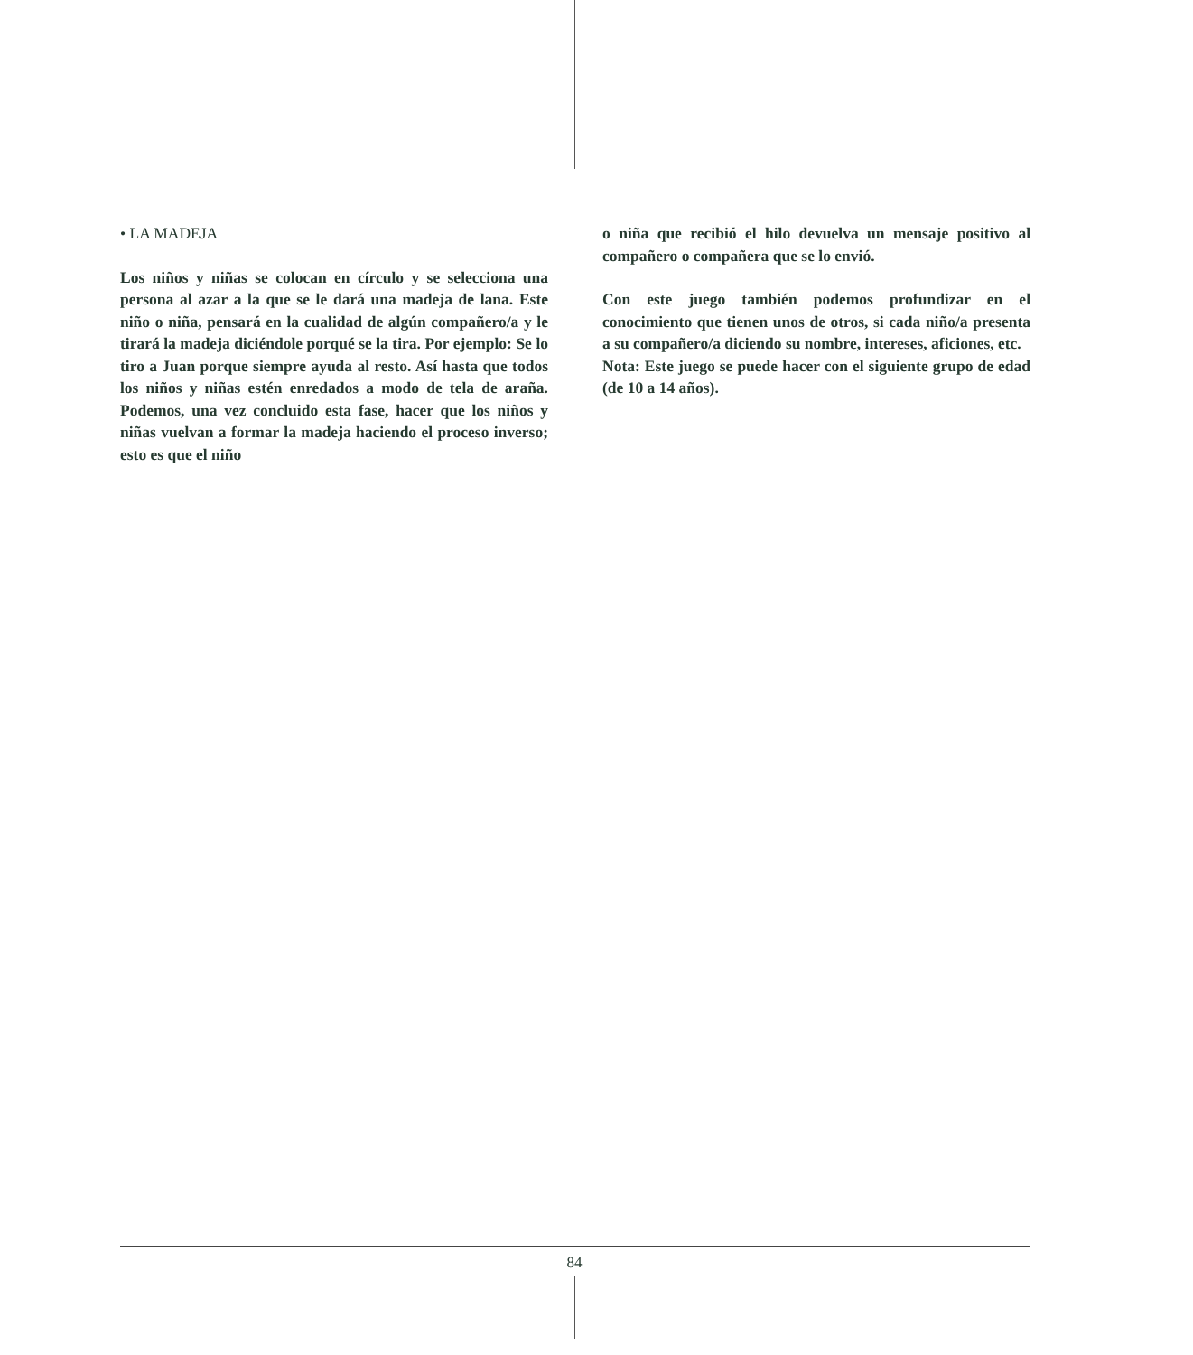• LA MADEJA
Los niños y niñas se colocan en círculo y se selecciona una persona al azar a la que se le dará una madeja de lana. Este niño o niña, pensará en la cualidad de algún compañero/a y le tirará la madeja diciéndole porqué se la tira. Por ejemplo: Se lo tiro a Juan porque siempre ayuda al resto. Así hasta que todos los niños y niñas estén enredados a modo de tela de araña. Podemos, una vez concluido esta fase, hacer que los niños y niñas vuelvan a formar la madeja haciendo el proceso inverso; esto es que el niño
o niña que recibió el hilo devuelva un mensaje positivo al compañero o compañera que se lo envió.
Con este juego también podemos profundizar en el conocimiento que tienen unos de otros, si cada niño/a presenta a su compañero/a diciendo su nombre, intereses, aficiones, etc.
Nota: Este juego se puede hacer con el siguiente grupo de edad (de 10 a 14 años).
84